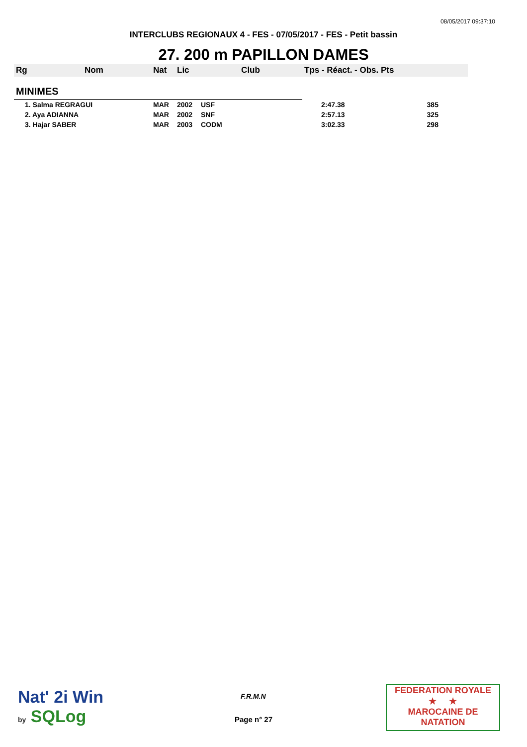08/05/2017 09:37:10
INTERCLUBS REGIONAUX 4 - FES - 07/05/2017 - FES - Petit bassin
27. 200 m PAPILLON DAMES
| Rg | Nom | Nat | Lic | Club | Tps - Réact. - Obs. Pts | |
| --- | --- | --- | --- | --- | --- | --- |
| MINIMES | | | | | | |
| 1. Salma REGRAGUI | | MAR | 2002 | USF | 2:47.38 | 385 |
| 2. Aya ADIANNA | | MAR | 2002 | SNF | 2:57.13 | 325 |
| 3. Hajar SABER | | MAR | 2003 | CODM | 3:02.33 | 298 |
Nat' 2i Win
by SQLog
F.R.M.N
Page n° 27
FEDERATION ROYALE
★ ★
MAROCAINE DE NATATION